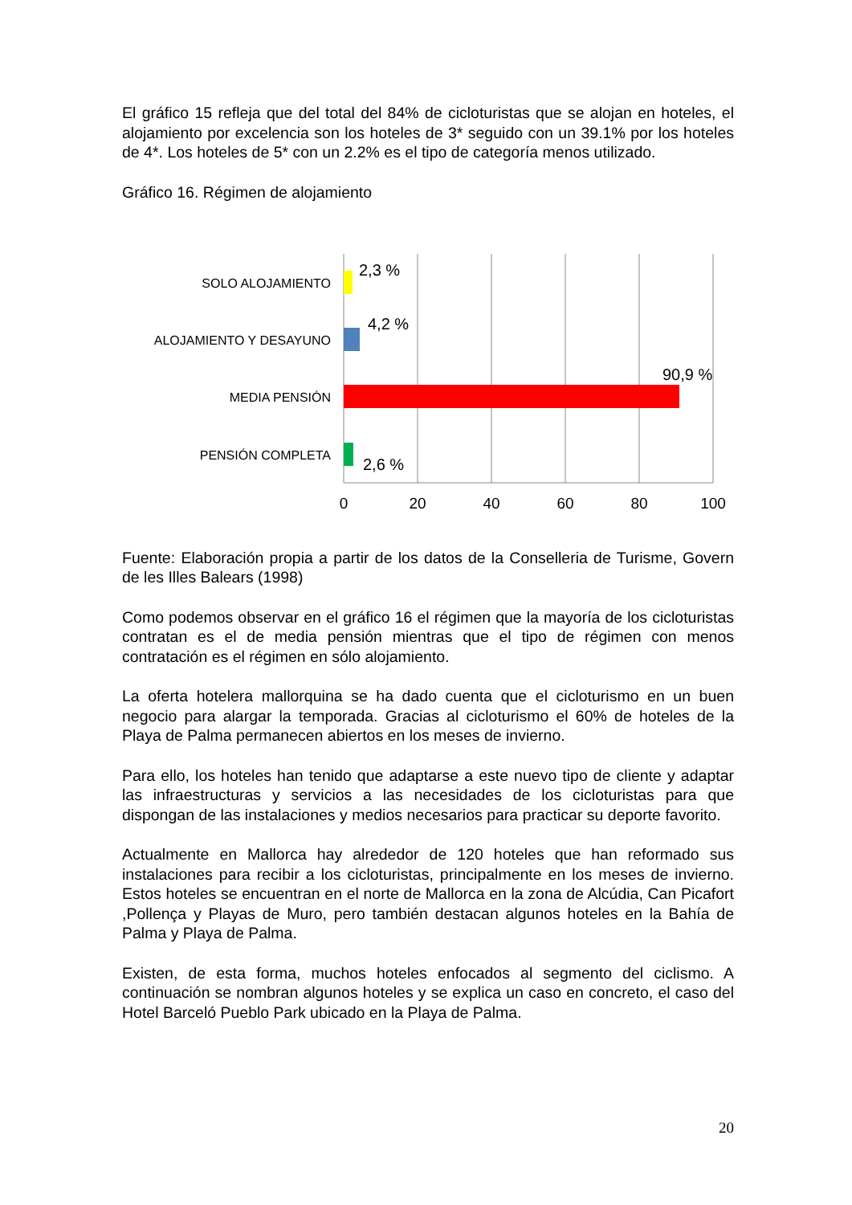El gráfico 15 refleja que del total del 84% de cicloturistas que se alojan en hoteles, el alojamiento por excelencia son los hoteles de 3* seguido con un 39.1% por los hoteles de 4*. Los hoteles de 5* con un 2.2% es el tipo de categoría menos utilizado.
Gráfico 16. Régimen de alojamiento
SOLO ALOJAMIENTO
ALOJAMIENTO Y DESAYUNO
MEDIA PENSIÓN
PENSIÓN COMPLETA
2,3 %
4,2 %
90,9 %
2,6 %
0
20
40
60
80
100
Fuente: Elaboración propia a partir de los datos de la Conselleria de Turisme, Govern de les Illes Balears (1998)
Como podemos observar en el gráfico 16 el régimen que la mayoría de los cicloturistas contratan es el de media pensión mientras que el tipo de régimen con menos contratación es el régimen en sólo alojamiento.
La oferta hotelera mallorquina se ha dado cuenta que el cicloturismo en un buen negocio para alargar la temporada. Gracias al cicloturismo el 60% de hoteles de la Playa de Palma permanecen abiertos en los meses de invierno.
Para ello, los hoteles han tenido que adaptarse a este nuevo tipo de cliente y adaptar las infraestructuras y servicios a las necesidades de los cicloturistas para que dispongan de las instalaciones y medios necesarios para practicar su deporte favorito.
Actualmente en Mallorca hay alrededor de 120 hoteles que han reformado sus instalaciones para recibir a los cicloturistas, principalmente en los meses de invierno. Estos hoteles se encuentran en el norte de Mallorca en la zona de Alcúdia, Can Picafort ,Pollença y Playas de Muro, pero también destacan algunos hoteles en la Bahía de Palma y Playa de Palma.
Existen, de esta forma, muchos hoteles enfocados al segmento del ciclismo. A continuación se nombran algunos hoteles y se explica un caso en concreto, el caso del Hotel Barceló Pueblo Park ubicado en la Playa de Palma.
20